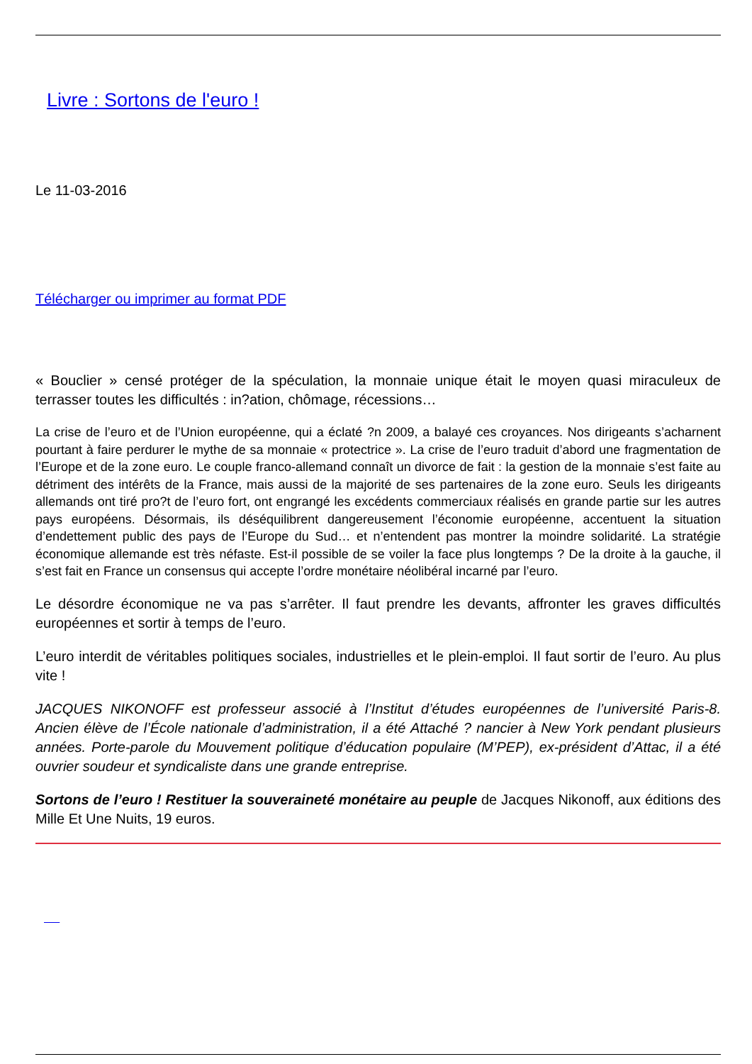Livre : Sortons de l'euro !
Le 11-03-2016
Télécharger ou imprimer au format PDF
« Bouclier » censé protéger de la spéculation, la monnaie unique était le moyen quasi miraculeux de terrasser toutes les difficultés : in?ation, chômage, récessions…
La crise de l’euro et de l’Union européenne, qui a éclaté ?n 2009, a balayé ces croyances. Nos dirigeants s’acharnent pourtant à faire perdurer le mythe de sa monnaie « protectrice ». La crise de l’euro traduit d’abord une fragmentation de l’Europe et de la zone euro. Le couple franco-allemand connaît un divorce de fait : la gestion de la monnaie s’est faite au détriment des intérêts de la France, mais aussi de la majorité de ses partenaires de la zone euro. Seuls les dirigeants allemands ont tiré pro?t de l’euro fort, ont engrangé les excédents commerciaux réalisés en grande partie sur les autres pays européens. Désormais, ils déséquilibrent dangereusement l’économie européenne, accentuent la situation d’endettement public des pays de l’Europe du Sud… et n’entendent pas montrer la moindre solidarité. La stratégie économique allemande est très néfaste. Est-il possible de se voiler la face plus longtemps ? De la droite à la gauche, il s’est fait en France un consensus qui accepte l’ordre monétaire néolibéral incarné par l’euro.
Le désordre économique ne va pas s’arrêter. Il faut prendre les devants, affronter les graves difficultés européennes et sortir à temps de l’euro.
L’euro interdit de véritables politiques sociales, industrielles et le plein-emploi. Il faut sortir de l’euro. Au plus vite !
JACQUES NIKONOFF est professeur associé à l’Institut d’études européennes de l’université Paris-8. Ancien élève de l’École nationale d’administration, il a été Attaché ? nancier à New York pendant plusieurs années. Porte-parole du Mouvement politique d’éducation populaire (M’PEP), ex-président d’Attac, il a été ouvrier soudeur et syndicaliste dans une grande entreprise.
Sortons de l’euro ! Restituer la souveraineté monétaire au peuple de Jacques Nikonoff, aux éditions des Mille Et Une Nuits, 19 euros.